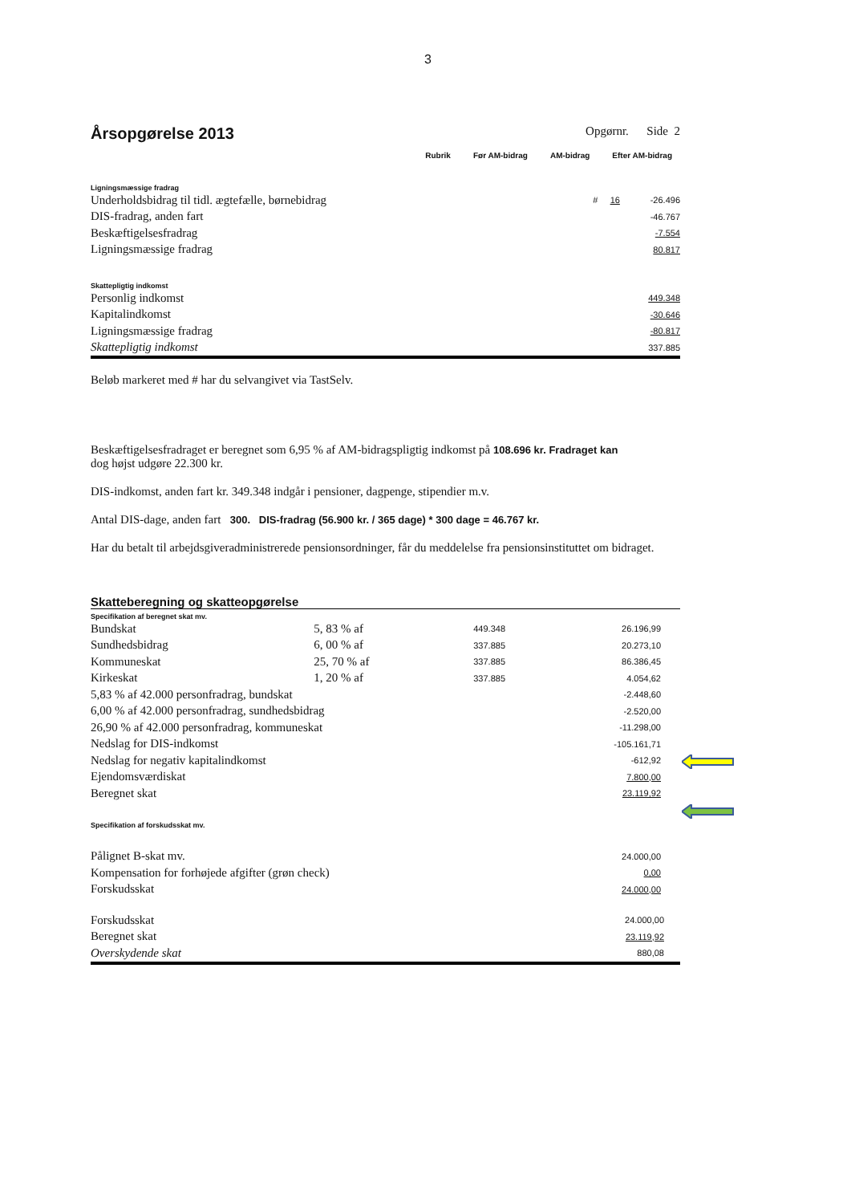3
Årsopgørelse 2013
Opgørnr. Side 2
Rubrik Før AM-bidrag AM-bidrag Efter AM-bidrag
Ligningsmæssige fradrag
| Underholdsbidrag til tidl. ægtefælle, børnebidrag | # 16 | -26.496 |
| DIS-fradrag, anden fart | | -46.767 |
| Beskæftigelsesfradrag | | -7.554 |
| Ligningsmæssige fradrag | | 80.817 |
Skattepligtig indkomst
| Personlig indkomst | 449.348 |
| Kapitalindkomst | -30.646 |
| Ligningsmæssige fradrag | -80.817 |
| Skattepligtig indkomst | 337.885 |
Beløb markeret med # har du selvangivet via TastSelv.
Beskæftigelsesfradraget er beregnet som 6,95 % af AM-bidragspligtig indkomst på 108.696 kr. Fradraget kan
dog højst udgøre 22.300 kr.
DIS-indkomst, anden fart kr. 349.348 indgår i pensioner, dagpenge, stipendier m.v.
Antal DIS-dage, anden fart 300. DIS-fradrag (56.900 kr. / 365 dage) * 300 dage = 46.767 kr.
Har du betalt til arbejdsgiveradministrerede pensionsordninger, får du meddelelse fra pensionsinstituttet om bidraget.
Skatteberegning og skatteopgørelse
Specifikation af beregnet skat mv.
| Bundskat | 5, 83 % af | 449.348 | 26.196,99 | |
| Sundhedsbidrag | 6, 00 % af | 337.885 | 20.273,10 | |
| Kommuneskat | 25, 70 % af | 337.885 | 86.386,45 | |
| Kirkeskat | 1, 20 % af | 337.885 | 4.054,62 | |
| 5,83 % af 42.000 personfradrag, bundskat | | | -2.448,60 | |
| 6,00 % af 42.000 personfradrag, sundhedsbidrag | | | -2.520,00 | |
| 26,90 % af 42.000 personfradrag, kommuneskat | | | -11.298,00 | |
| Nedslag for DIS-indkomst | | | -105.161,71 | |
| Nedslag for negativ kapitalindkomst | | | -612,92 | |
| Ejendomsværdiskat | | | 7.800,00 | |
| Beregnet skat | | | 23.119,92 | |
Specifikation af forskudsskat mv.
| Pålignet B-skat mv. | 24.000,00 | |
| Kompensation for forhøjede afgifter (grøn check) | 0,00 | |
| Forskudsskat | 24.000,00 | |
| Forskudsskat | 24.000,00 | |
| Beregnet skat | 23.119,92 | |
| Overskydende skat | 880,08 | |